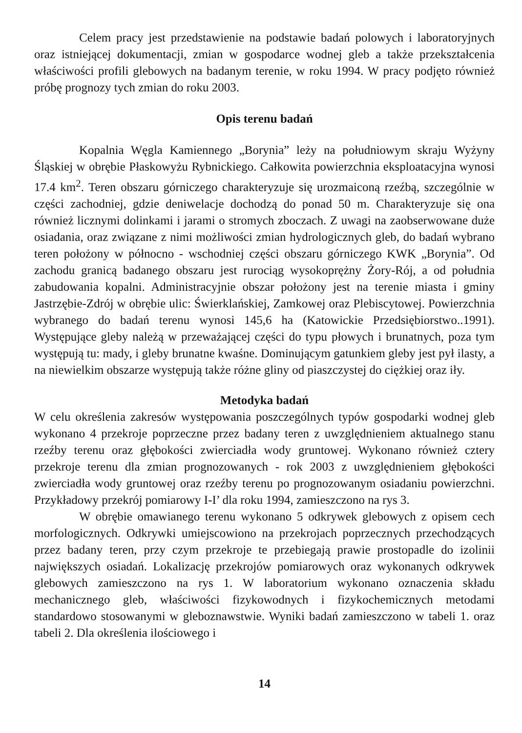Celem pracy jest przedstawienie na podstawie badań polowych i laboratoryjnych oraz istniejącej dokumentacji, zmian w gospodarce wodnej gleb a także przekształcenia właściwości profili glebowych na badanym terenie, w roku 1994. W pracy podjęto również próbę prognozy tych zmian do roku 2003.
Opis terenu badań
Kopalnia Węgla Kamiennego „Borynia” leży na południowym skraju Wyżyny Śląskiej w obrębie Płaskowyżu Rybnickiego. Całkowita powierzchnia eksploatacyjna wynosi 17.4 km<sup>2</sup>. Teren obszaru górniczego charakteryzuje się urozmaiconą rzeźbą, szczególnie w części zachodniej, gdzie deniwelacje dochodzą do ponad 50 m. Charakteryzuje się ona również licznymi dolinkami i jarami o stromych zboczach. Z uwagi na zaobserwowane duże osiadania, oraz związane z nimi możliwości zmian hydrologicznych gleb, do badań wybrano teren położony w północno - wschodniej części obszaru górniczego KWK „Borynia”. Od zachodu granicą badanego obszaru jest rurociąg wysokoprężny Żory-Rój, a od południa zabudowania kopalni. Administracyjnie obszar położony jest na terenie miasta i gminy Jastrzębie-Zdrój w obrębie ulic: Świerklańskiej, Zamkowej oraz Plebiscytowej. Powierzchnia wybranego do badań terenu wynosi 145,6 ha (Katowickie Przedsiębiorstwo..1991). Występujące gleby należą w przeważającej części do typu płowych i brunatnych, poza tym występują tu: mady, i gleby brunatne kwaśne. Dominującym gatunkiem gleby jest pył ilasty, a na niewielkim obszarze występują także różne gliny od piaszczystej do ciężkiej oraz iły.
Metodyka badań
W celu określenia zakresów występowania poszczególnych typów gospodarki wodnej gleb wykonano 4 przekroje poprzeczne przez badany teren z uwzględnieniem aktualnego stanu rzeźby terenu oraz głębokości zwierciadła wody gruntowej. Wykonano również cztery przekroje terenu dla zmian prognozowanych - rok 2003 z uwzględnieniem głębokości zwierciadła wody gruntowej oraz rzeźby terenu po prognozowanym osiadaniu powierzchni. Przykładowy przekrój pomiarowy I-I’ dla roku 1994, zamieszczono na rys 3.
W obrębie omawianego terenu wykonano 5 odkrywek glebowych z opisem cech morfologicznych. Odkrywki umiejscowiono na przekrojach poprzecznych przechodzących przez badany teren, przy czym przekroje te przebiegają prawie prostopadle do izolinii największych osiadań. Lokalizację przekrojów pomiarowych oraz wykonanych odkrywek glebowych zamieszczono na rys 1. W laboratorium wykonano oznaczenia składu mechanicznego gleb, właściwości fizykowodnych i fizykochemicznych metodami standardowo stosowanymi w gleboznawstwie. Wyniki badań zamieszczono w tabeli 1. oraz tabeli 2. Dla określenia ilościowego i
14